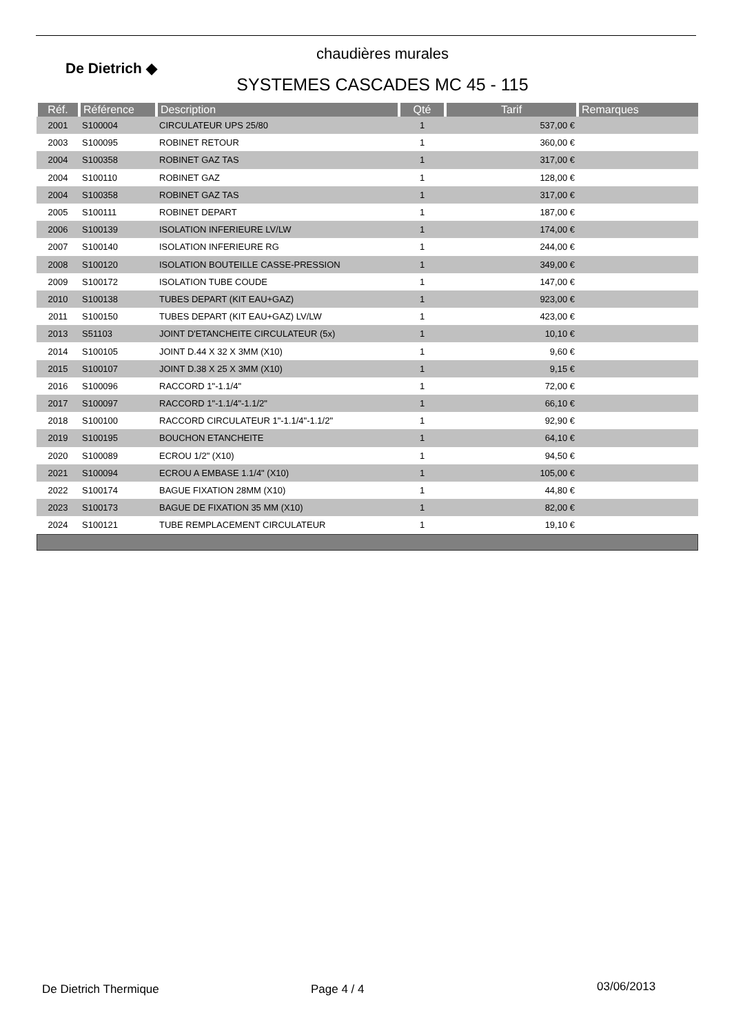De Dietrich ◆
chaudières murales
SYSTEMES CASCADES MC 45 - 115
| Réf. | Référence | Description | Qté | Tarif | Remarques |
| --- | --- | --- | --- | --- | --- |
| 2001 | S100004 | CIRCULATEUR UPS 25/80 | 1 | 537,00 € | |
| 2003 | S100095 | ROBINET RETOUR | 1 | 360,00 € | |
| 2004 | S100358 | ROBINET GAZ TAS | 1 | 317,00 € | |
| 2004 | S100110 | ROBINET GAZ | 1 | 128,00 € | |
| 2004 | S100358 | ROBINET GAZ TAS | 1 | 317,00 € | |
| 2005 | S100111 | ROBINET DEPART | 1 | 187,00 € | |
| 2006 | S100139 | ISOLATION INFERIEURE LV/LW | 1 | 174,00 € | |
| 2007 | S100140 | ISOLATION INFERIEURE RG | 1 | 244,00 € | |
| 2008 | S100120 | ISOLATION BOUTEILLE CASSE-PRESSION | 1 | 349,00 € | |
| 2009 | S100172 | ISOLATION TUBE COUDE | 1 | 147,00 € | |
| 2010 | S100138 | TUBES DEPART (KIT EAU+GAZ) | 1 | 923,00 € | |
| 2011 | S100150 | TUBES DEPART (KIT EAU+GAZ) LV/LW | 1 | 423,00 € | |
| 2013 | S51103 | JOINT D'ETANCHEITE CIRCULATEUR (5x) | 1 | 10,10 € | |
| 2014 | S100105 | JOINT D.44 X 32 X 3MM (X10) | 1 | 9,60 € | |
| 2015 | S100107 | JOINT D.38 X 25 X 3MM (X10) | 1 | 9,15 € | |
| 2016 | S100096 | RACCORD 1"-1.1/4" | 1 | 72,00 € | |
| 2017 | S100097 | RACCORD 1"-1.1/4"-1.1/2" | 1 | 66,10 € | |
| 2018 | S100100 | RACCORD CIRCULATEUR 1"-1.1/4"-1.1/2" | 1 | 92,90 € | |
| 2019 | S100195 | BOUCHON ETANCHEITE | 1 | 64,10 € | |
| 2020 | S100089 | ECROU 1/2" (X10) | 1 | 94,50 € | |
| 2021 | S100094 | ECROU A EMBASE 1.1/4" (X10) | 1 | 105,00 € | |
| 2022 | S100174 | BAGUE FIXATION 28MM (X10) | 1 | 44,80 € | |
| 2023 | S100173 | BAGUE DE FIXATION 35 MM (X10) | 1 | 82,00 € | |
| 2024 | S100121 | TUBE REMPLACEMENT CIRCULATEUR | 1 | 19,10 € | |
De Dietrich Thermique Page 4 / 4 03/06/2013